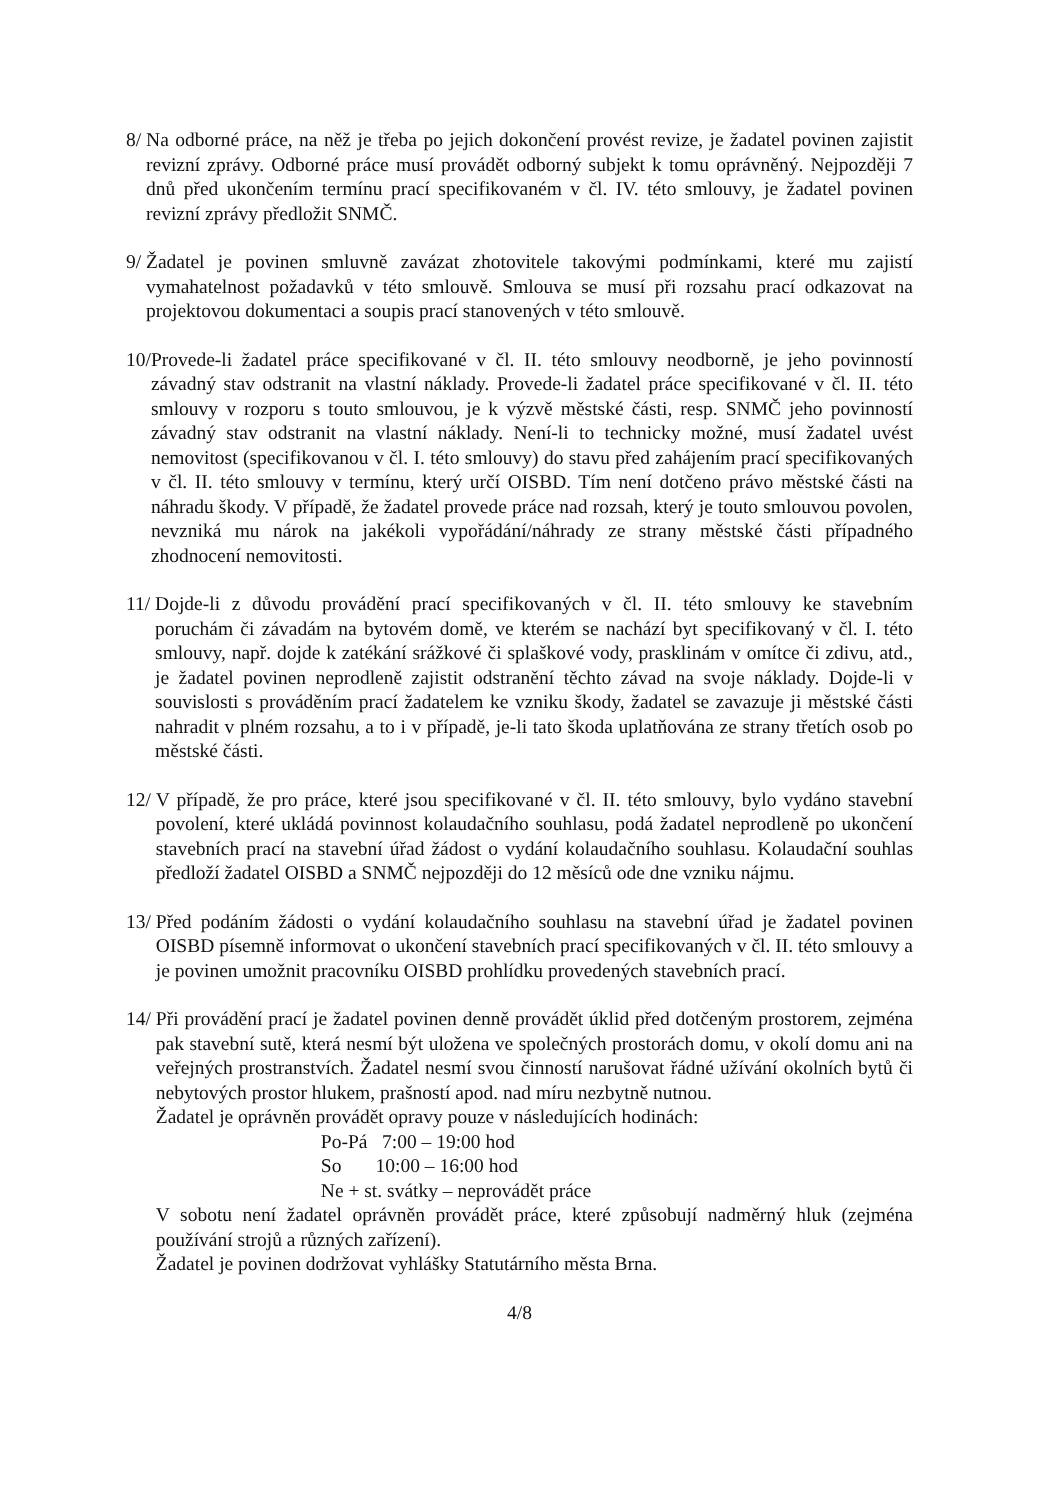8/ Na odborné práce, na něž je třeba po jejich dokončení provést revize, je žadatel povinen zajistit revizní zprávy. Odborné práce musí provádět odborný subjekt k tomu oprávněný. Nejpozději 7 dnů před ukončením termínu prací specifikovaném v čl. IV. této smlouvy, je žadatel povinen revizní zprávy předložit SNMČ.
9/ Žadatel je povinen smluvně zavázat zhotovitele takovými podmínkami, které mu zajistí vymahatelnost požadavků v této smlouvě. Smlouva se musí při rozsahu prací odkazovat na projektovou dokumentaci a soupis prací stanovených v této smlouvě.
10/ Provede-li žadatel práce specifikované v čl. II. této smlouvy neodborně, je jeho povinností závadný stav odstranit na vlastní náklady. Provede-li žadatel práce specifikované v čl. II. této smlouvy v rozporu s touto smlouvou, je k výzvě městské části, resp. SNMČ jeho povinností závadný stav odstranit na vlastní náklady. Není-li to technicky možné, musí žadatel uvést nemovitost (specifikovanou v čl. I. této smlouvy) do stavu před zahájením prací specifikovaných v čl. II. této smlouvy v termínu, který určí OISBD. Tím není dotčeno právo městské části na náhradu škody. V případě, že žadatel provede práce nad rozsah, který je touto smlouvou povolen, nevzniká mu nárok na jakékoli vypořádání/náhrady ze strany městské části případného zhodnocení nemovitosti.
11/ Dojde-li z důvodu provádění prací specifikovaných v čl. II. této smlouvy ke stavebním poruchám či závadám na bytovém domě, ve kterém se nachází byt specifikovaný v čl. I. této smlouvy, např. dojde k zatékání srážkové či splaškové vody, prasklinám v omítce či zdivu, atd., je žadatel povinen neprodleně zajistit odstranění těchto závad na svoje náklady. Dojde-li v souvislosti s prováděním prací žadatelem ke vzniku škody, žadatel se zavazuje ji městské části nahradit v plném rozsahu, a to i v případě, je-li tato škoda uplatňována ze strany třetích osob po městské části.
12/ V případě, že pro práce, které jsou specifikované v čl. II. této smlouvy, bylo vydáno stavební povolení, které ukládá povinnost kolaudačního souhlasu, podá žadatel neprodleně po ukončení stavebních prací na stavební úřad žádost o vydání kolaudačního souhlasu. Kolaudační souhlas předloží žadatel OISBD a SNMČ nejpozději do 12 měsíců ode dne vzniku nájmu.
13/ Před podáním žádosti o vydání kolaudačního souhlasu na stavební úřad je žadatel povinen OISBD písemně informovat o ukončení stavebních prací specifikovaných v čl. II. této smlouvy a je povinen umožnit pracovníku OISBD prohlídku provedených stavebních prací.
14/ Při provádění prací je žadatel povinen denně provádět úklid před dotčeným prostorem, zejména pak stavební sutě, která nesmí být uložena ve společných prostorách domu, v okolí domu ani na veřejných prostranstvích. Žadatel nesmí svou činností narušovat řádné užívání okolních bytů či nebytových prostor hlukem, prašností apod. nad míru nezbytně nutnou.
Žadatel je oprávněn provádět opravy pouze v následujících hodinách:
Po-Pá 7:00 – 19:00 hod
So 10:00 – 16:00 hod
Ne + st. svátky – neprovádět práce
V sobotu není žadatel oprávněn provádět práce, které způsobují nadměrný hluk (zejména používání strojů a různých zařízení).
Žadatel je povinen dodržovat vyhlášky Statutárního města Brna.
4/8